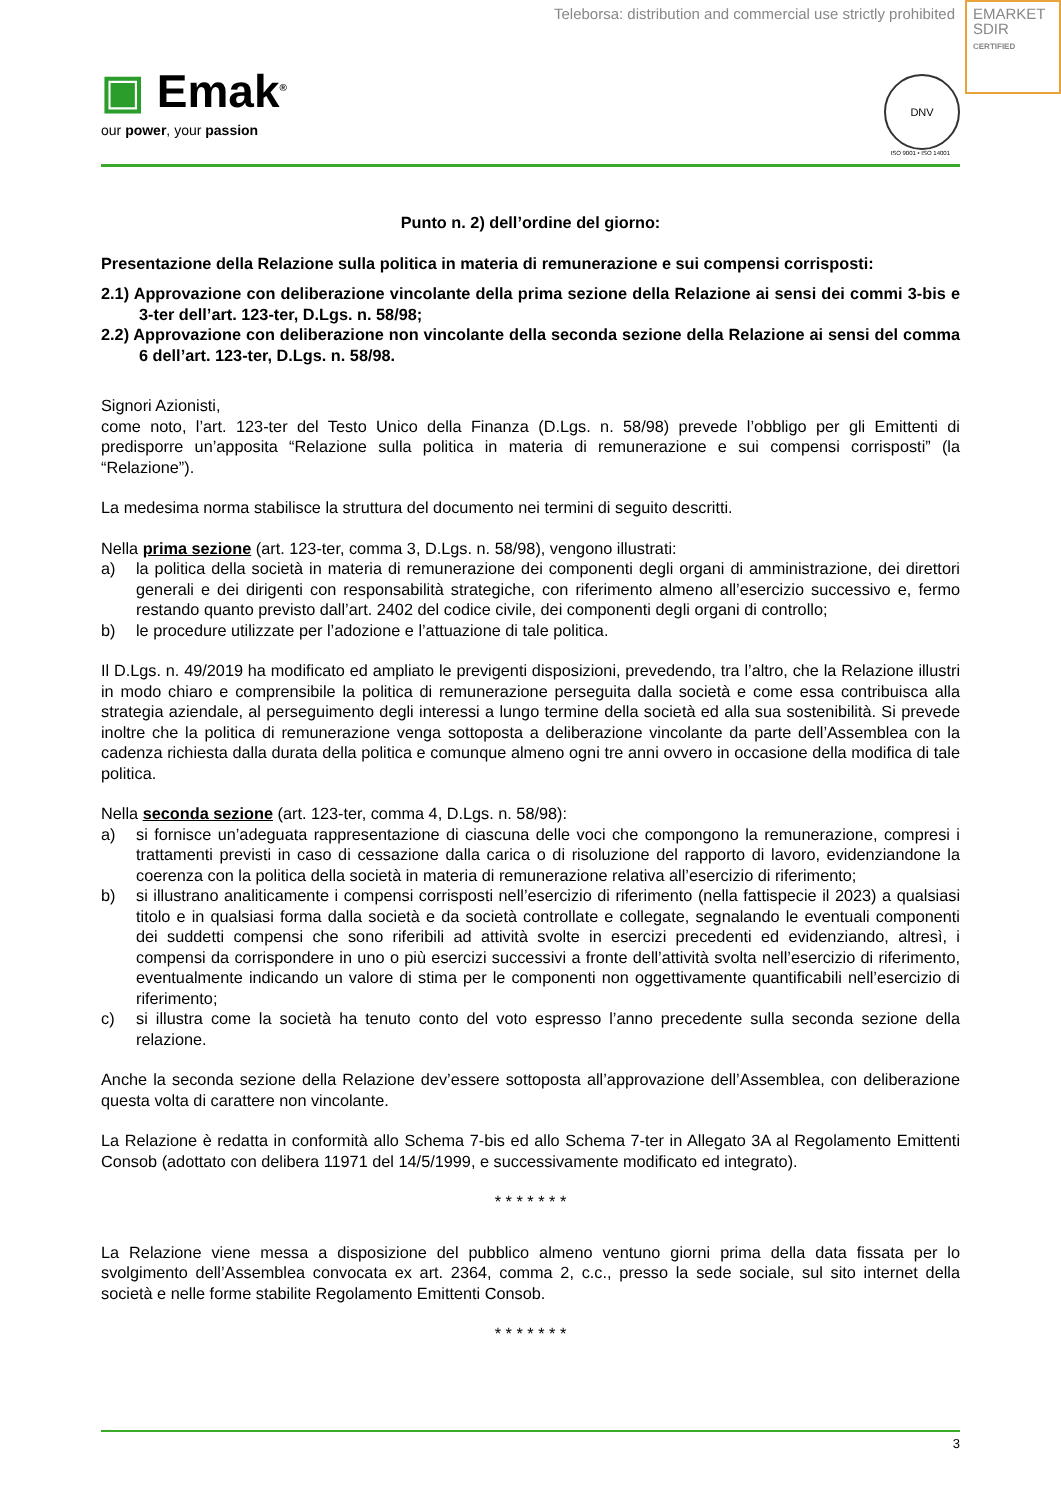Teleborsa: distribution and commercial use strictly prohibited
EMARKET
SDIR
CERTIFIED
▣ Emak<sup>®</sup>
our power, your passion
DNV
ISO 9001 • ISO 14001
Punto n. 2) dell’ordine del giorno:
Presentazione della Relazione sulla politica in materia di remunerazione e sui compensi corrisposti:
2.1) Approvazione con deliberazione vincolante della prima sezione della Relazione ai sensi dei commi 3-bis e 3-ter dell’art. 123-ter, D.Lgs. n. 58/98;
2.2) Approvazione con deliberazione non vincolante della seconda sezione della Relazione ai sensi del comma 6 dell’art. 123-ter, D.Lgs. n. 58/98.
Signori Azionisti,
come noto, l’art. 123-ter del Testo Unico della Finanza (D.Lgs. n. 58/98) prevede l’obbligo per gli Emittenti di predisporre un’apposita “Relazione sulla politica in materia di remunerazione e sui compensi corrisposti” (la “Relazione”).
La medesima norma stabilisce la struttura del documento nei termini di seguito descritti.
Nella prima sezione (art. 123-ter, comma 3, D.Lgs. n. 58/98), vengono illustrati:
a) la politica della società in materia di remunerazione dei componenti degli organi di amministrazione, dei direttori generali e dei dirigenti con responsabilità strategiche, con riferimento almeno all’esercizio successivo e, fermo restando quanto previsto dall’art. 2402 del codice civile, dei componenti degli organi di controllo;
b) le procedure utilizzate per l’adozione e l’attuazione di tale politica.
Il D.Lgs. n. 49/2019 ha modificato ed ampliato le previgenti disposizioni, prevedendo, tra l’altro, che la Relazione illustri in modo chiaro e comprensibile la politica di remunerazione perseguita dalla società e come essa contribuisca alla strategia aziendale, al perseguimento degli interessi a lungo termine della società ed alla sua sostenibilità. Si prevede inoltre che la politica di remunerazione venga sottoposta a deliberazione vincolante da parte dell’Assemblea con la cadenza richiesta dalla durata della politica e comunque almeno ogni tre anni ovvero in occasione della modifica di tale politica.
Nella seconda sezione (art. 123-ter, comma 4, D.Lgs. n. 58/98):
a) si fornisce un’adeguata rappresentazione di ciascuna delle voci che compongono la remunerazione, compresi i trattamenti previsti in caso di cessazione dalla carica o di risoluzione del rapporto di lavoro, evidenziandone la coerenza con la politica della società in materia di remunerazione relativa all’esercizio di riferimento;
b) si illustrano analiticamente i compensi corrisposti nell’esercizio di riferimento (nella fattispecie il 2023) a qualsiasi titolo e in qualsiasi forma dalla società e da società controllate e collegate, segnalando le eventuali componenti dei suddetti compensi che sono riferibili ad attività svolte in esercizi precedenti ed evidenziando, altresì, i compensi da corrispondere in uno o più esercizi successivi a fronte dell’attività svolta nell’esercizio di riferimento, eventualmente indicando un valore di stima per le componenti non oggettivamente quantificabili nell’esercizio di riferimento;
c) si illustra come la società ha tenuto conto del voto espresso l’anno precedente sulla seconda sezione della relazione.
Anche la seconda sezione della Relazione dev’essere sottoposta all’approvazione dell’Assemblea, con deliberazione questa volta di carattere non vincolante.
La Relazione è redatta in conformità allo Schema 7-bis ed allo Schema 7-ter in Allegato 3A al Regolamento Emittenti Consob (adottato con delibera 11971 del 14/5/1999, e successivamente modificato ed integrato).
* * * * * * *
La Relazione viene messa a disposizione del pubblico almeno ventuno giorni prima della data fissata per lo svolgimento dell’Assemblea convocata ex art. 2364, comma 2, c.c., presso la sede sociale, sul sito internet della società e nelle forme stabilite Regolamento Emittenti Consob.
* * * * * * *
3